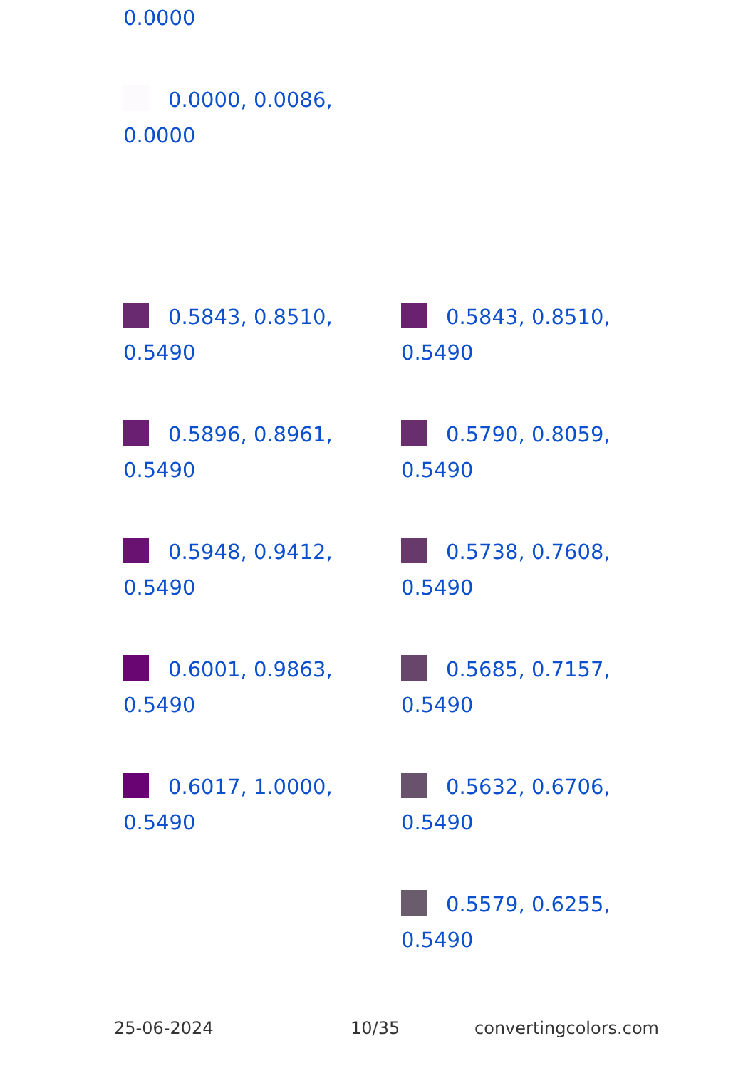0.0000
0.0000, 0.0086, 0.0000
0.5843, 0.8510, 0.5490
0.5896, 0.8961, 0.5490
0.5948, 0.9412, 0.5490
0.6001, 0.9863, 0.5490
0.6017, 1.0000, 0.5490
0.5843, 0.8510, 0.5490
0.5790, 0.8059, 0.5490
0.5738, 0.7608, 0.5490
0.5685, 0.7157, 0.5490
0.5632, 0.6706, 0.5490
0.5579, 0.6255, 0.5490
25-06-2024 10/35 convertingcolors.com